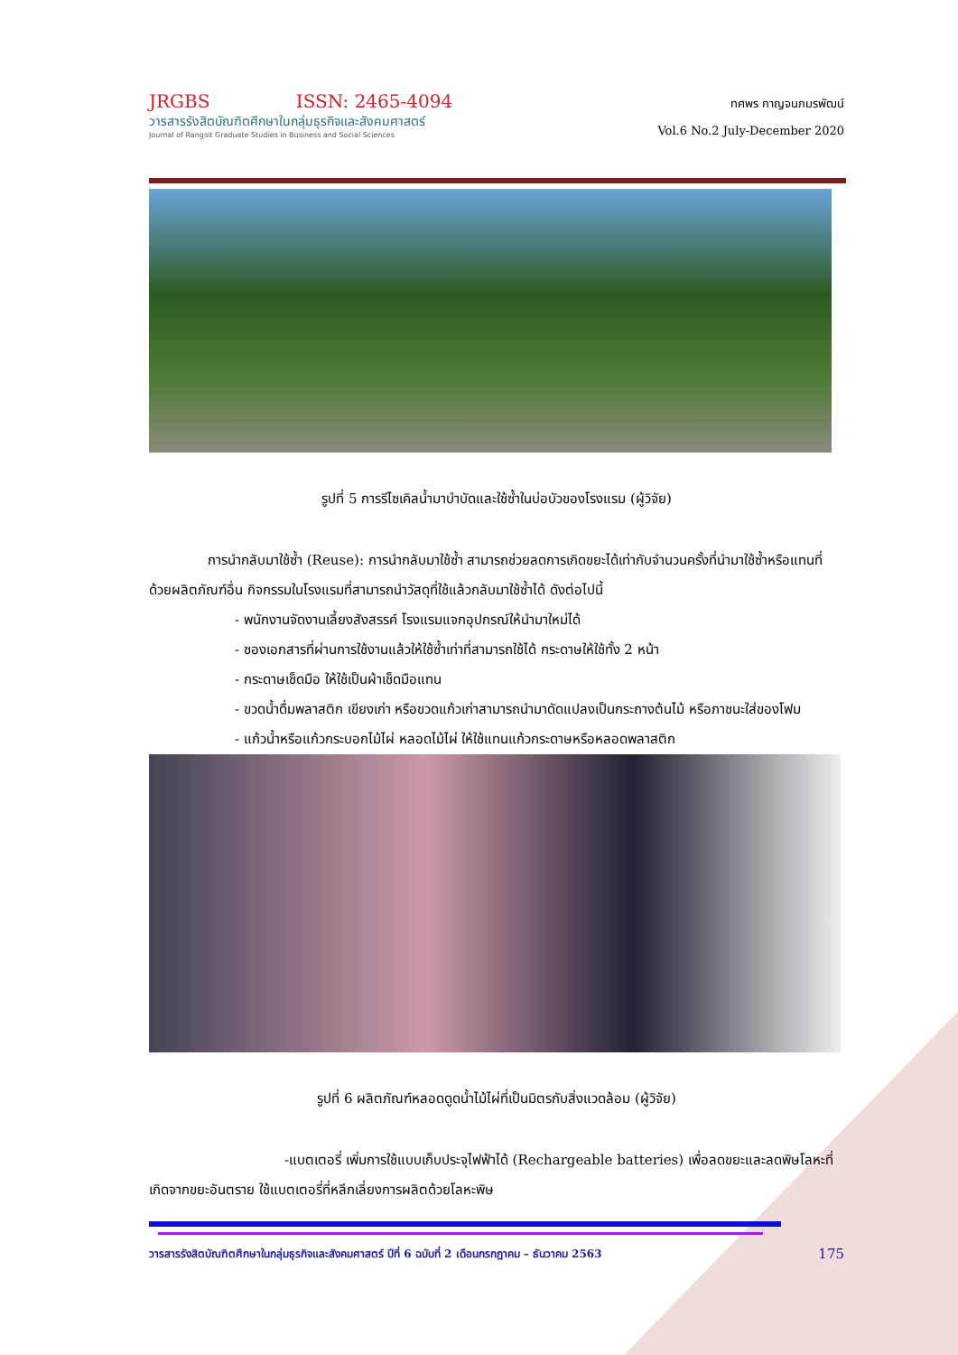JRGBS ISSN: 2465-4094
วารสารรังสิตบัณฑิตศึกษาในกลุ่มธุรกิจและสังคมศาสตร์
Journal of Rangsit Graduate Studies in Business and Social Sciences
ทศพร กาญจนภมรพัฒน์
Vol.6 No.2 July-December 2020
รูปที่ 5 การรีไซเคิลน้ำมาบำบัดและใช้ซ้ำในบ่อบัวของโรงแรม (ผู้วิจัย)
การนำกลับมาใช้ซ้ำ (Reuse): การนำกลับมาใช้ซ้ำ สามารถช่วยลดการเกิดขยะได้เท่ากับจำนวนครั้งที่นำมาใช้ซ้ำหรือแทนที่ด้วยผลิตภัณฑ์อื่น กิจกรรมในโรงแรมที่สามารถนำวัสดุที่ใช้แล้วกลับมาใช้ซ้ำได้ ดังต่อไปนี้
- พนักงานจัดงานเลี้ยงสังสรรค์ โรงแรมแจกอุปกรณ์ให้นำมาใหม่ได้
- ซองเอกสารที่ผ่านการใช้งานแล้วให้ใช้ซ้ำเท่าที่สามารถใช้ได้ กระดาษให้ใช้ทั้ง 2 หน้า
- กระดาษเช็ดมือ ให้ใช้เป็นผ้าเช็ดมือแทน
- ขวดน้ำดื่มพลาสติก เขียงเก่า หรือขวดแก้วเก่าสามารถนำมาดัดแปลงเป็นกระถางต้นไม้ หรือภาชนะใส่ของโฟม
- แก้วน้ำหรือแก้วกระบอกไม้ไผ่ หลอดไม้ไผ่ ให้ใช้แทนแก้วกระดาษหรือหลอดพลาสติก
รูปที่ 6 ผลิตภัณฑ์หลอดดูดน้ำไม้ไผ่ที่เป็นมิตรกับสิ่งแวดล้อม (ผู้วิจัย)
-แบตเตอรี่ เพิ่มการใช้แบบเก็บประจุไฟฟ้าได้ (Rechargeable batteries) เพื่อลดขยะและลดพิษโลหะที่เกิดจากขยะอันตราย ใช้แบตเตอรี่ที่หลีกเลี่ยงการผลิตด้วยโลหะพิษ
วารสารรังสิตบัณฑิตศึกษาในกลุ่มธุรกิจและสังคมศาสตร์ ปีที่ 6 ฉบับที่ 2 เดือนกรกฎาคม – ธันวาคม 2563 175